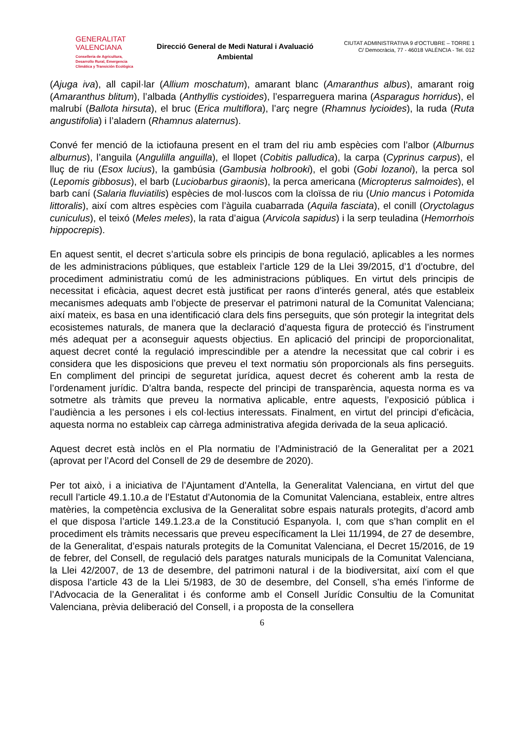GENERALITAT
VALENCIANA
Conselleria de Agricultura,
Desarrollo Rural, Emergencia
Climática y Transición Ecológica
Direcció General de Medi Natural i Avaluació Ambiental
CIUTAT ADMINISTRATIVA 9 d’OCTUBRE – TORRE 1
C/ Democràcia, 77 - 46018 VALÈNCIA - Tel. 012
(Ajuga iva), all capil·lar (Allium moschatum), amarant blanc (Amaranthus albus), amarant roig (Amaranthus blitum), l’albada (Anthyllis cystioides), l’esparreguera marina (Asparagus horridus), el malrubí (Ballota hirsuta), el bruc (Erica multiflora), l’arç negre (Rhamnus lycioides), la ruda (Ruta angustifolia) i l’aladern (Rhamnus alaternus).
Convé fer menció de la ictiofauna present en el tram del riu amb espècies com l’albor (Alburnus alburnus), l’anguila (Angulilla anguilla), el llopet (Cobitis palludica), la carpa (Cyprinus carpus), el lluç de riu (Esox lucius), la gambúsia (Gambusia holbrooki), el gobi (Gobi lozanoi), la perca sol (Lepomis gibbosus), el barb (Luciobarbus giraonis), la perca americana (Micropterus salmoides), el barb caní (Salaria fluviatilis) espècies de mol·luscos com la cloïssa de riu (Unio mancus i Potomida littoralis), així com altres espècies com l’àguila cuabarrada (Aquila fasciata), el conill (Oryctolagus cuniculus), el teixó (Meles meles), la rata d’aigua (Arvicola sapidus) i la serp teuladina (Hemorrhois hippocrepis).
En aquest sentit, el decret s’articula sobre els principis de bona regulació, aplicables a les normes de les administracions públiques, que estableix l’article 129 de la Llei 39/2015, d’1 d’octubre, del procediment administratiu comú de les administracions públiques. En virtut dels principis de necessitat i eficàcia, aquest decret està justificat per raons d’interés general, atés que estableix mecanismes adequats amb l’objecte de preservar el patrimoni natural de la Comunitat Valenciana; així mateix, es basa en una identificació clara dels fins perseguits, que són protegir la integritat dels ecosistemes naturals, de manera que la declaració d’aquesta figura de protecció és l’instrument més adequat per a aconseguir aquests objectius. En aplicació del principi de proporcionalitat, aquest decret conté la regulació imprescindible per a atendre la necessitat que cal cobrir i es considera que les disposicions que preveu el text normatiu són proporcionals als fins perseguits. En compliment del principi de seguretat jurídica, aquest decret és coherent amb la resta de l’ordenament jurídic. D’altra banda, respecte del principi de transparència, aquesta norma es va sotmetre als tràmits que preveu la normativa aplicable, entre aquests, l’exposició pública i l’audiència a les persones i els col·lectius interessats. Finalment, en virtut del principi d’eficàcia, aquesta norma no estableix cap càrrega administrativa afegida derivada de la seua aplicació.
Aquest decret està inclòs en el Pla normatiu de l’Administració de la Generalitat per a 2021 (aprovat per l’Acord del Consell de 29 de desembre de 2020).
Per tot això, i a iniciativa de l’Ajuntament d’Antella, la Generalitat Valenciana, en virtut del que recull l’article 49.1.10.a de l’Estatut d’Autonomia de la Comunitat Valenciana, estableix, entre altres matèries, la competència exclusiva de la Generalitat sobre espais naturals protegits, d’acord amb el que disposa l’article 149.1.23.a de la Constitució Espanyola. I, com que s’han complit en el procediment els tràmits necessaris que preveu específicament la Llei 11/1994, de 27 de desembre, de la Generalitat, d’espais naturals protegits de la Comunitat Valenciana, el Decret 15/2016, de 19 de febrer, del Consell, de regulació dels paratges naturals municipals de la Comunitat Valenciana, la Llei 42/2007, de 13 de desembre, del patrimoni natural i de la biodiversitat, així com el que disposa l’article 43 de la Llei 5/1983, de 30 de desembre, del Consell, s’ha emés l’informe de l’Advocacia de la Generalitat i és conforme amb el Consell Jurídic Consultiu de la Comunitat Valenciana, prèvia deliberació del Consell, i a proposta de la consellera
6